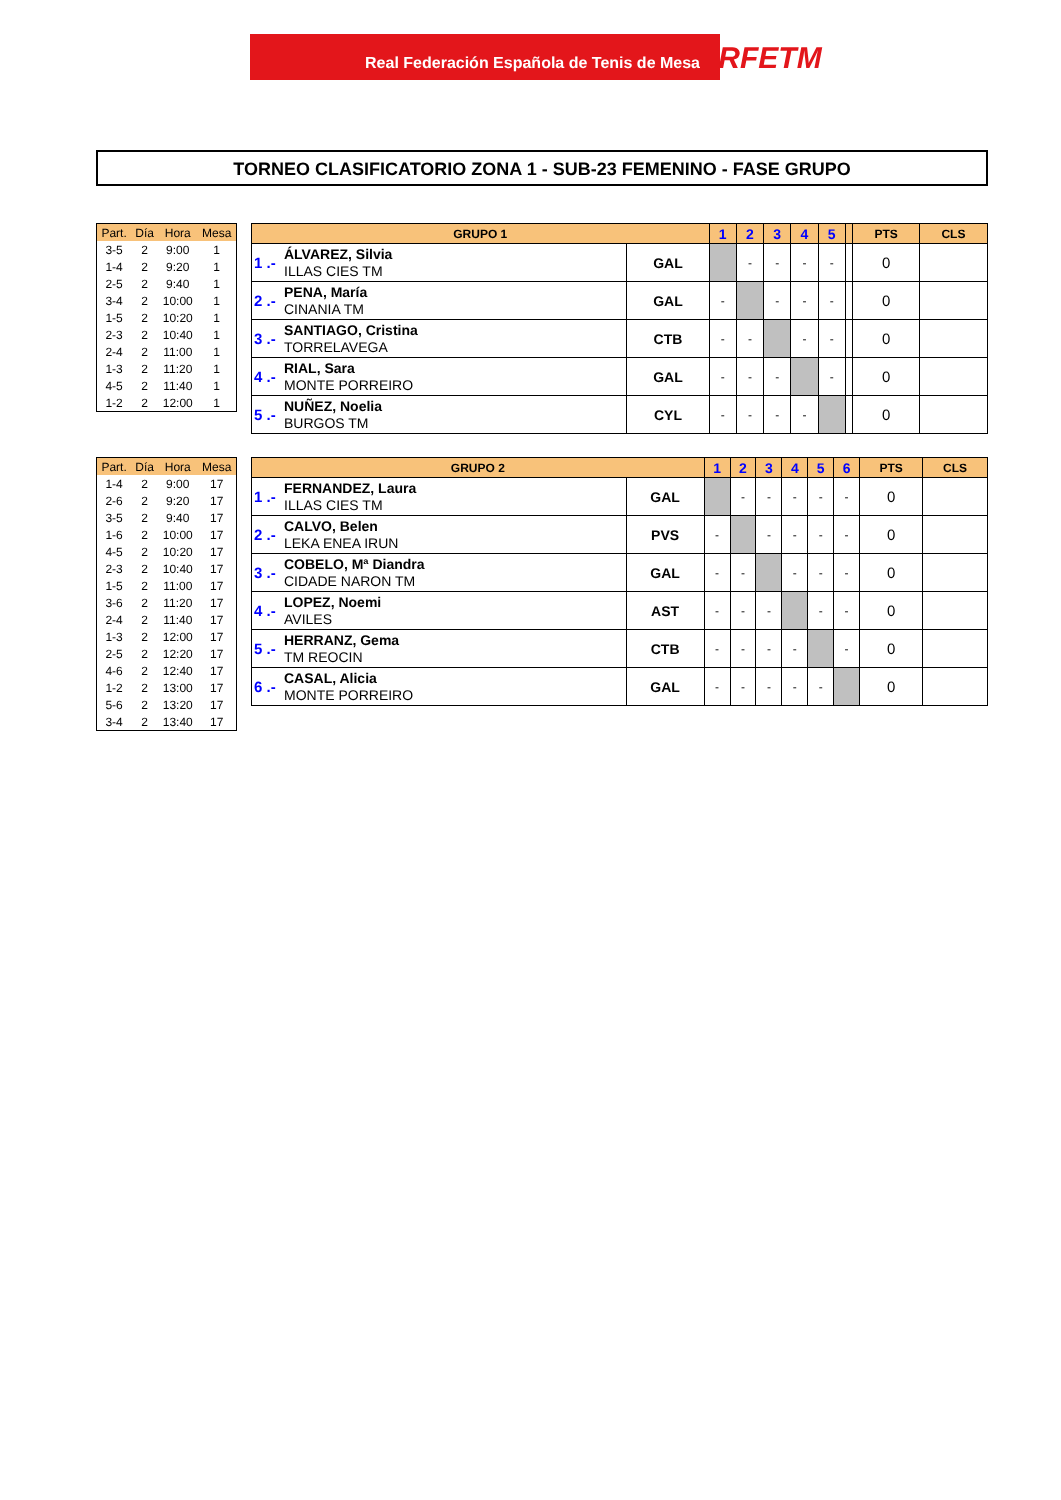Real Federación Española de Tenis de Mesa RFETM
TORNEO CLASIFICATORIO ZONA 1 - SUB-23 FEMENINO - FASE GRUPO
| Part. | Día | Hora | Mesa |
| --- | --- | --- | --- |
| 3-5 | 2 | 9:00 | 1 |
| 1-4 | 2 | 9:20 | 1 |
| 2-5 | 2 | 9:40 | 1 |
| 3-4 | 2 | 10:00 | 1 |
| 1-5 | 2 | 10:20 | 1 |
| 2-3 | 2 | 10:40 | 1 |
| 2-4 | 2 | 11:00 | 1 |
| 1-3 | 2 | 11:20 | 1 |
| 4-5 | 2 | 11:40 | 1 |
| 1-2 | 2 | 12:00 | 1 |
| GRUPO 1 | | | 1 | 2 | 3 | 4 | 5 | | PTS | CLS |
| --- | --- | --- | --- | --- | --- | --- | --- | --- | --- | --- |
| 1 .- | ÁLVAREZ, Silvia ILLAS CIES TM | GAL | | - | - | - | - | | 0 | |
| 2 .- | PENA, María CINANIA TM | GAL | - | | - | - | - | | 0 | |
| 3 .- | SANTIAGO, Cristina TORRELAVEGA | CTB | - | - | | - | - | | 0 | |
| 4 .- | RIAL, Sara MONTE PORREIRO | GAL | - | - | - | | - | | 0 | |
| 5 .- | NUÑEZ, Noelia BURGOS TM | CYL | - | - | - | - | | | 0 | |
| Part. | Día | Hora | Mesa |
| --- | --- | --- | --- |
| 1-4 | 2 | 9:00 | 17 |
| 2-6 | 2 | 9:20 | 17 |
| 3-5 | 2 | 9:40 | 17 |
| 1-6 | 2 | 10:00 | 17 |
| 4-5 | 2 | 10:20 | 17 |
| 2-3 | 2 | 10:40 | 17 |
| 1-5 | 2 | 11:00 | 17 |
| 3-6 | 2 | 11:20 | 17 |
| 2-4 | 2 | 11:40 | 17 |
| 1-3 | 2 | 12:00 | 17 |
| 2-5 | 2 | 12:20 | 17 |
| 4-6 | 2 | 12:40 | 17 |
| 1-2 | 2 | 13:00 | 17 |
| 5-6 | 2 | 13:20 | 17 |
| 3-4 | 2 | 13:40 | 17 |
| GRUPO 2 | | | 1 | 2 | 3 | 4 | 5 | 6 | PTS | CLS |
| --- | --- | --- | --- | --- | --- | --- | --- | --- | --- | --- |
| 1 .- | FERNANDEZ, Laura ILLAS CIES TM | GAL | | - | - | - | - | - | 0 | |
| 2 .- | CALVO, Belen LEKA ENEA IRUN | PVS | - | | - | - | - | - | 0 | |
| 3 .- | COBELO, Mª Diandra CIDADE NARON TM | GAL | - | - | | - | - | - | 0 | |
| 4 .- | LOPEZ, Noemi AVILES | AST | - | - | - | | - | - | 0 | |
| 5 .- | HERRANZ, Gema TM REOCIN | CTB | - | - | - | - | | - | 0 | |
| 6 .- | CASAL, Alicia MONTE PORREIRO | GAL | - | - | - | - | - | | 0 | |